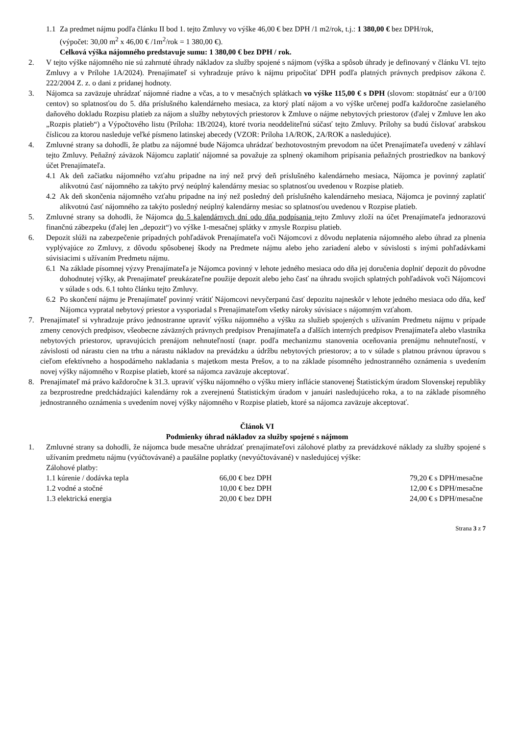1.1 Za predmet nájmu podľa článku II bod 1. tejto Zmluvy vo výške 46,00 € bez DPH /1 m2/rok, t.j.: 1 380,00 € bez DPH/rok,
(výpočet: 30,00 m<sup>2</sup> x 46,00 € /1m<sup>2</sup>/rok = 1 380,00 €).
Celková výška nájomného predstavuje sumu: 1 380,00 € bez DPH / rok.
2. V tejto výške nájomného nie sú zahrnuté úhrady nákladov za služby spojené s nájmom (výška a spôsob úhrady je definovaný v článku VI. tejto Zmluvy a v Prílohe 1A/2024). Prenajímateľ si vyhradzuje právo k nájmu pripočítať DPH podľa platných právnych predpisov zákona č. 222/2004 Z. z. o dani z pridanej hodnoty.
3. Nájomca sa zaväzuje uhrádzať nájomné riadne a včas, a to v mesačných splátkach vo výške 115,00 € s DPH (slovom: stopätnásť eur a 0/100 centov) so splatnosťou do 5. dňa príslušného kalendárneho mesiaca, za ktorý platí nájom a vo výške určenej podľa každoročne zasielaného daňového dokladu Rozpisu platieb za nájom a služby nebytových priestorov k Zmluve o nájme nebytových priestorov (ďalej v Zmluve len ako „Rozpis platieb“) a Výpočtového listu (Príloha: 1B/2024), ktoré tvoria neoddeliteľnú súčasť tejto Zmluvy. Prílohy sa budú číslovať arabskou číslicou za ktorou nasleduje veľké písmeno latinskej abecedy (VZOR: Príloha 1A/ROK, 2A/ROK a nasledujúce).
4. Zmluvné strany sa dohodli, že platbu za nájomné bude Nájomca uhrádzať bezhotovostným prevodom na účet Prenajímateľa uvedený v záhlaví tejto Zmluvy. Peňažný záväzok Nájomcu zaplatiť nájomné sa považuje za splnený okamihom pripísania peňažných prostriedkov na bankový účet Prenajímateľa.
4.1 Ak deň začiatku nájomného vzťahu pripadne na iný než prvý deň príslušného kalendárneho mesiaca, Nájomca je povinný zaplatiť alikvotnú časť nájomného za takýto prvý neúplný kalendárny mesiac so splatnosťou uvedenou v Rozpise platieb.
4.2 Ak deň skončenia nájomného vzťahu pripadne na iný než posledný deň príslušného kalendárneho mesiaca, Nájomca je povinný zaplatiť alikvotnú časť nájomného za takýto posledný neúplný kalendárny mesiac so splatnosťou uvedenou v Rozpise platieb.
5. Zmluvné strany sa dohodli, že Nájomca do 5 kalendárnych dní odo dňa podpísania tejto Zmluvy zloží na účet Prenajímateľa jednorazovú finančnú zábezpeku (ďalej len „depozit“) vo výške 1-mesačnej splátky v zmysle Rozpisu platieb.
6. Depozit slúži na zabezpečenie prípadných pohľadávok Prenajímateľa voči Nájomcovi z dôvodu neplatenia nájomného alebo úhrad za plnenia vyplývajúce zo Zmluvy, z dôvodu spôsobenej škody na Predmete nájmu alebo jeho zariadení alebo v súvislosti s inými pohľadávkami súvisiacimi s užívaním Predmetu nájmu.
6.1 Na základe písomnej výzvy Prenajímateľa je Nájomca povinný v lehote jedného mesiaca odo dňa jej doručenia doplniť depozit do pôvodne dohodnutej výšky, ak Prenajímateľ preukázateľne použije depozit alebo jeho časť na úhradu svojich splatných pohľadávok voči Nájomcovi v súlade s ods. 6.1 tohto článku tejto Zmluvy.
6.2 Po skončení nájmu je Prenajímateľ povinný vrátiť Nájomcovi nevyčerpanú časť depozitu najneskôr v lehote jedného mesiaca odo dňa, keď Nájomca vypratal nebytový priestor a vysporiadal s Prenajímateľom všetky nároky súvisiace s nájomným vzťahom.
7. Prenajímateľ si vyhradzuje právo jednostranne upraviť výšku nájomného a výšku za služieb spojených s užívaním Predmetu nájmu v prípade zmeny cenových predpisov, všeobecne záväzných právnych predpisov Prenajímateľa a ďalších interných predpisov Prenajímateľa alebo vlastníka nebytových priestorov, upravujúcich prenájom nehnuteľností (napr. podľa mechanizmu stanovenia oceňovania prenájmu nehnuteľností, v závislosti od nárastu cien na trhu a nárastu nákladov na prevádzku a údržbu nebytových priestorov; a to v súlade s platnou právnou úpravou s cieľom efektívneho a hospodárneho nakladania s majetkom mesta Prešov, a to na základe písomného jednostranného oznámenia s uvedením novej výšky nájomného v Rozpise platieb, ktoré sa nájomca zaväzuje akceptovať.
8. Prenajímateľ má právo každoročne k 31.3. upraviť výšku nájomného o výšku miery inflácie stanovenej Štatistickým úradom Slovenskej republiky za bezprostredne predchádzajúci kalendárny rok a zverejnenú Štatistickým úradom v januári nasledujúceho roka, a to na základe písomného jednostranného oznámenia s uvedením novej výšky nájomného v Rozpise platieb, ktoré sa nájomca zaväzuje akceptovať.
Článok VI
Podmienky úhrad nákladov za služby spojené s nájmom
1. Zmluvné strany sa dohodli, že nájomca bude mesačne uhrádzať prenajímateľovi zálohové platby za prevádzkové náklady za služby spojené s užívaním predmetu nájmu (vyúčtovávané) a paušálne poplatky (nevyúčtovávané) v nasledujúcej výške:
Zálohové platby:
| 1.1 kúrenie / dodávka tepla | 66,00 € bez DPH | 79,20 € s DPH/mesačne |
| 1.2 vodné a stočné | 10,00 € bez DPH | 12,00 € s DPH/mesačne |
| 1.3 elektrická energia | 20,00 € bez DPH | 24,00 € s DPH/mesačne |
Strana 3 z 7